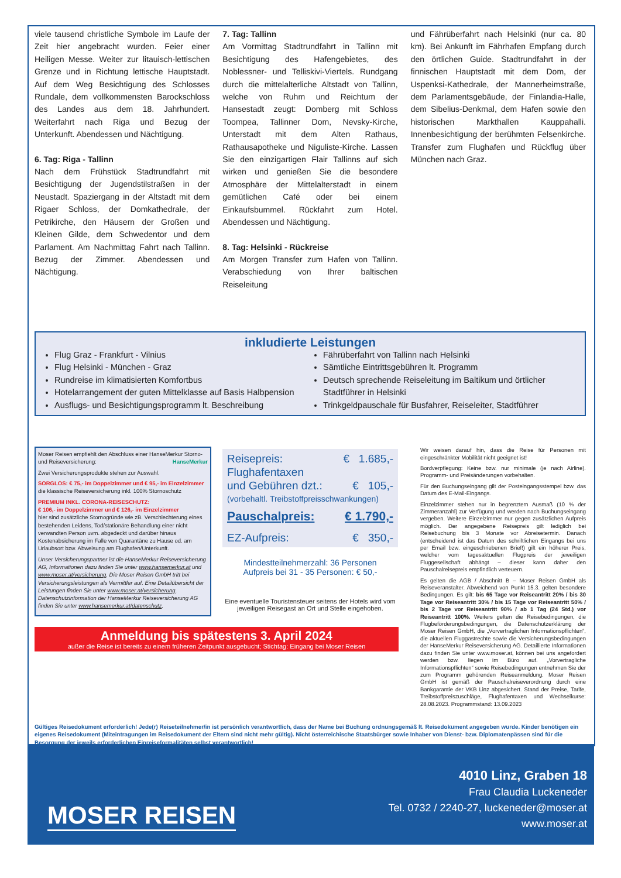viele tausend christliche Symbole im Laufe der Zeit hier angebracht wurden. Feier einer Heiligen Messe. Weiter zur litauisch-lettischen Grenze und in Richtung lettische Hauptstadt. Auf dem Weg Besichtigung des Schlosses Rundale, dem vollkommensten Barockschloss des Landes aus dem 18. Jahrhundert. Weiterfahrt nach Riga und Bezug der Unterkunft. Abendessen und Nächtigung.
6. Tag: Riga - Tallinn
Nach dem Frühstück Stadtrundfahrt mit Besichtigung der Jugendstilstraßen in der Neustadt. Spaziergang in der Altstadt mit dem Rigaer Schloss, der Domkathedrale, der Petrikirche, den Häusern der Großen und Kleinen Gilde, dem Schwedentor und dem Parlament. Am Nachmittag Fahrt nach Tallinn. Bezug der Zimmer. Abendessen und Nächtigung.
7. Tag: Tallinn
Am Vormittag Stadtrundfahrt in Tallinn mit Besichtigung des Hafengebietes, des Noblessner- und Telliskivi-Viertels. Rundgang durch die mittelalterliche Altstadt von Tallinn, welche von Ruhm und Reichtum der Hansestadt zeugt: Domberg mit Schloss Toompea, Tallinner Dom, Nevsky-Kirche, Unterstadt mit dem Alten Rathaus, Rathausapotheke und Niguliste-Kirche. Lassen Sie den einzigartigen Flair Tallinns auf sich wirken und genießen Sie die besondere Atmosphäre der Mittelalterstadt in einem gemütlichen Café oder bei einem Einkaufsbummel. Rückfahrt zum Hotel. Abendessen und Nächtigung.
8. Tag: Helsinki - Rückreise
Am Morgen Transfer zum Hafen von Tallinn. Verabschiedung von Ihrer baltischen Reiseleitung
und Fährüberfahrt nach Helsinki (nur ca. 80 km). Bei Ankunft im Fährhafen Empfang durch den örtlichen Guide. Stadtrundfahrt in der finnischen Hauptstadt mit dem Dom, der Uspenksi-Kathedrale, der Mannerheimstraße, dem Parlamentsgebäude, der Finlandia-Halle, dem Sibelius-Denkmal, dem Hafen sowie den historischen Markthallen Kauppahalli. Innenbesichtigung der berühmten Felsenkirche. Transfer zum Flughafen und Rückflug über München nach Graz.
inkludierte Leistungen
Flug Graz - Frankfurt - Vilnius
Flug Helsinki - München - Graz
Rundreise im klimatisierten Komfortbus
Hotelarrangement der guten Mittelklasse auf Basis Halbpension
Ausflugs- und Besichtigungsprogramm lt. Beschreibung
Fährüberfahrt von Tallinn nach Helsinki
Sämtliche Eintrittsgebühren lt. Programm
Deutsch sprechende Reiseleitung im Baltikum und örtlicher Stadtführer in Helsinki
Trinkgeldpauschale für Busfahrer, Reiseleiter, Stadtführer
Moser Reisen empfiehlt den Abschluss einer HanseMerkur Storno- und Reiseversicherung: HanseMerkur
Zwei Versicherungsprodukte stehen zur Auswahl.
SORGLOS: € 75,- im Doppelzimmer und € 95,- im Einzelzimmer
die klassische Reiseversicherung inkl. 100% Stornoschutz
PREMIUM INKL. CORONA-REISESCHUTZ:
€ 106,- im Doppelzimmer und € 126,- im Einzelzimmer
hier sind zusätzliche Stornogründe wie zB. Verschlechterung eines bestehenden Leidens, Tod/stationäre Behandlung einer nicht verwandten Person uvm. abgedeckt und darüber hinaus Kostenabsicherung im Falle von Quarantäne zu Hause od. am Urlaubsort bzw. Abweisung am Flughafen/Unterkunft.
Unser Versicherungspartner ist die HanseMerkur Reiseversicherung AG, Informationen dazu finden Sie unter www.hansemerkur.at und www.moser.at/versicherung. Die Moser Reisen GmbH tritt bei Versicherungsleistungen als Vermittler auf. Eine Detailübersicht der Leistungen finden Sie unter www.moser.at/versicherung. Datenschutzinformation der HanseMerkur Reiseversicherung AG finden Sie unter www.hansemerkur.at/datenschutz.
Anmeldung bis spätestens 3. April 2024
außer die Reise ist bereits zu einem früheren Zeitpunkt ausgebucht; Stichtag: Eingang bei Moser Reisen
Wir weisen darauf hin, dass die Reise für Personen mit eingeschränkter Mobilität nicht geeignet ist!
Bordverpflegung: Keine bzw. nur minimale (je nach Airline). Programm- und Preisänderungen vorbehalten.
Für den Buchungseingang gilt der Posteingangsstempel bzw. das Datum des E-Mail-Eingangs.
Einzelzimmer stehen nur in begrenztem Ausmaß (10 % der Zimmeranzahl) zur Verfügung und werden nach Buchungseingang vergeben. Weitere Einzelzimmer nur gegen zusätzlichen Aufpreis möglich. Der angegebene Reisepreis gilt lediglich bei Reisebuchung bis 3 Monate vor Abreisetermin. Danach (entscheidend ist das Datum des schriftlichen Eingangs bei uns per Email bzw. eingeschriebenen Brief!) gilt ein höherer Preis, welcher vom tagesaktuellen Flugpreis der jeweiligen Fluggesellschaft abhängt – dieser kann daher den Pauschalreisepreis empfindlich verteuern.
Es gelten die AGB / Abschnitt B – Moser Reisen GmbH als Reiseveranstalter. Abweichend von Punkt 15.3. gelten besondere Bedingungen. Es gilt: bis 65 Tage vor Reiseantritt 20% / bis 30 Tage vor Reiseantritt 30% / bis 15 Tage vor Reiseantritt 50% / bis 2 Tage vor Reiseantritt 90% / ab 1 Tag (24 Std.) vor Reiseantritt 100%. Weiters gelten die Reisebedingungen, die Flugbeförderungsbedingungen, die Datenschutzerklärung der Moser Reisen GmbH, die „Vorvertraglichen Informationspflichten“, die aktuellen Fluggastrechte sowie die Versicherungsbedingungen der HanseMerkur Reiseversicherung AG. Detaillierte Informationen dazu finden Sie unter www.moser.at, können bei uns angefordert werden bzw. liegen im Büro auf. „Vorvertragliche Informationspflichten“ sowie Reisebedingungen entnehmen Sie der zum Programm gehörenden Reiseanmeldung. Moser Reisen GmbH ist gemäß der Pauschalreiseverordnung durch eine Bankgarantie der VKB Linz abgesichert. Stand der Preise, Tarife, Treibstoffpreiszuschläge, Flughafentaxen und Wechselkurse: 28.08.2023. Programmstand: 13.09.2023
Reisepreis: € 1.685,-
Flughafentaxen
und Gebühren dzt.: € 105,-
(vorbehaltl. Treibstoffpreisschwankungen)
Pauschalpreis: € 1.790,-
EZ-Aufpreis: € 350,-
Mindestteilnehmerzahl: 36 Personen
Aufpreis bei 31 - 35 Personen: € 50,-
Eine eventuelle Touristensteuer seitens der Hotels wird vom jeweiligen Reisegast an Ort und Stelle eingehoben.
Gültiges Reisedokument erforderlich! Jede(r) Reiseteilnehmer/in ist persönlich verantwortlich, dass der Name bei Buchung ordnungsgemäß lt. Reisedokument angegeben wurde. Kinder benötigen ein eigenes Reisedokument (Miteintragungen im Reisedokument der Eltern sind nicht mehr gültig). Nicht österreichische Staatsbürger sowie Inhaber von Dienst- bzw. Diplomatenpässen sind für die Besorgung der jeweils erforderlichen Einreiseformalitäten selbst verantwortlich!
MOSER REISEN
4010 Linz, Graben 18
Frau Claudia Luckeneder
Tel. 0732 / 2240-27, luckeneder@moser.at
www.moser.at